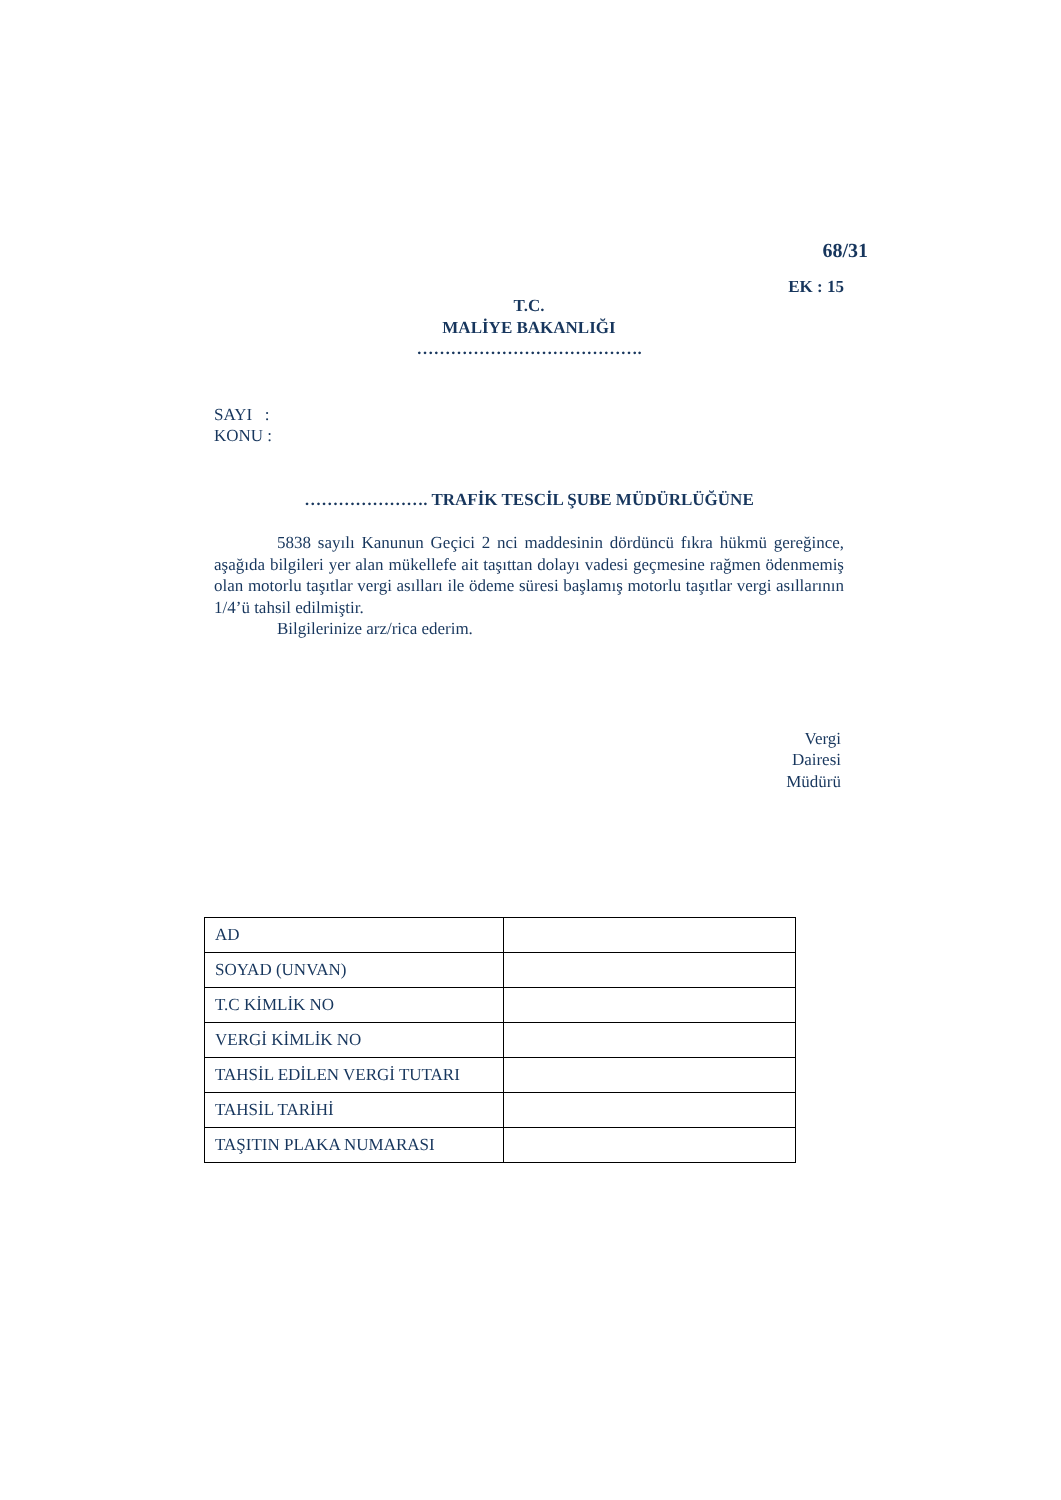68/31
EK : 15
T.C.
MALİYE BAKANLIĞI
………………………………….
SAYI :
KONU :
…………………. TRAFİK TESCİL ŞUBE MÜDÜRLÜĞÜNE
5838 sayılı Kanunun Geçici 2 nci maddesinin dördüncü fıkra hükmü gereğince, aşağıda bilgileri yer alan mükellefe ait taşıttan dolayı vadesi geçmesine rağmen ödenmemiş olan motorlu taşıtlar vergi asılları ile ödeme süresi başlamış motorlu taşıtlar vergi asıllarının 1/4’ü tahsil edilmiştir.
Bilgilerinize arz/rica ederim.
Vergi
Dairesi
Müdürü
| AD | |
| SOYAD (UNVAN) | |
| T.C KİMLİK NO | |
| VERGİ KİMLİK NO | |
| TAHSİL EDİLEN VERGİ TUTARI | |
| TAHSİL TARİHİ | |
| TAŞITIN PLAKA NUMARASI | |